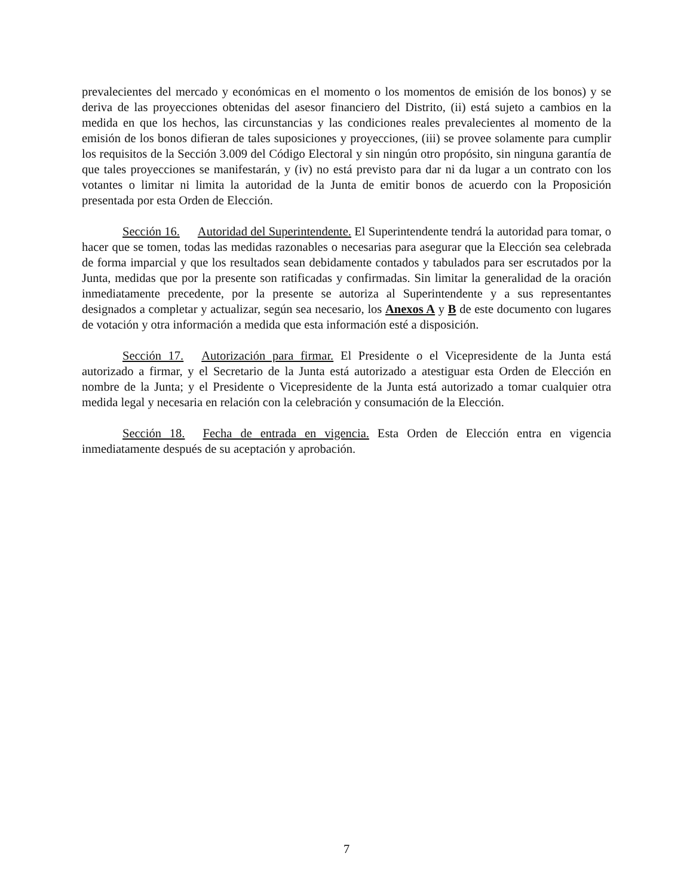prevalecientes del mercado y económicas en el momento o los momentos de emisión de los bonos) y se deriva de las proyecciones obtenidas del asesor financiero del Distrito, (ii) está sujeto a cambios en la medida en que los hechos, las circunstancias y las condiciones reales prevalecientes al momento de la emisión de los bonos difieran de tales suposiciones y proyecciones, (iii) se provee solamente para cumplir los requisitos de la Sección 3.009 del Código Electoral y sin ningún otro propósito, sin ninguna garantía de que tales proyecciones se manifestarán, y (iv) no está previsto para dar ni da lugar a un contrato con los votantes o limitar ni limita la autoridad de la Junta de emitir bonos de acuerdo con la Proposición presentada por esta Orden de Elección.
Sección 16. Autoridad del Superintendente. El Superintendente tendrá la autoridad para tomar, o hacer que se tomen, todas las medidas razonables o necesarias para asegurar que la Elección sea celebrada de forma imparcial y que los resultados sean debidamente contados y tabulados para ser escrutados por la Junta, medidas que por la presente son ratificadas y confirmadas. Sin limitar la generalidad de la oración inmediatamente precedente, por la presente se autoriza al Superintendente y a sus representantes designados a completar y actualizar, según sea necesario, los Anexos A y B de este documento con lugares de votación y otra información a medida que esta información esté a disposición.
Sección 17. Autorización para firmar. El Presidente o el Vicepresidente de la Junta está autorizado a firmar, y el Secretario de la Junta está autorizado a atestiguar esta Orden de Elección en nombre de la Junta; y el Presidente o Vicepresidente de la Junta está autorizado a tomar cualquier otra medida legal y necesaria en relación con la celebración y consumación de la Elección.
Sección 18. Fecha de entrada en vigencia. Esta Orden de Elección entra en vigencia inmediatamente después de su aceptación y aprobación.
7